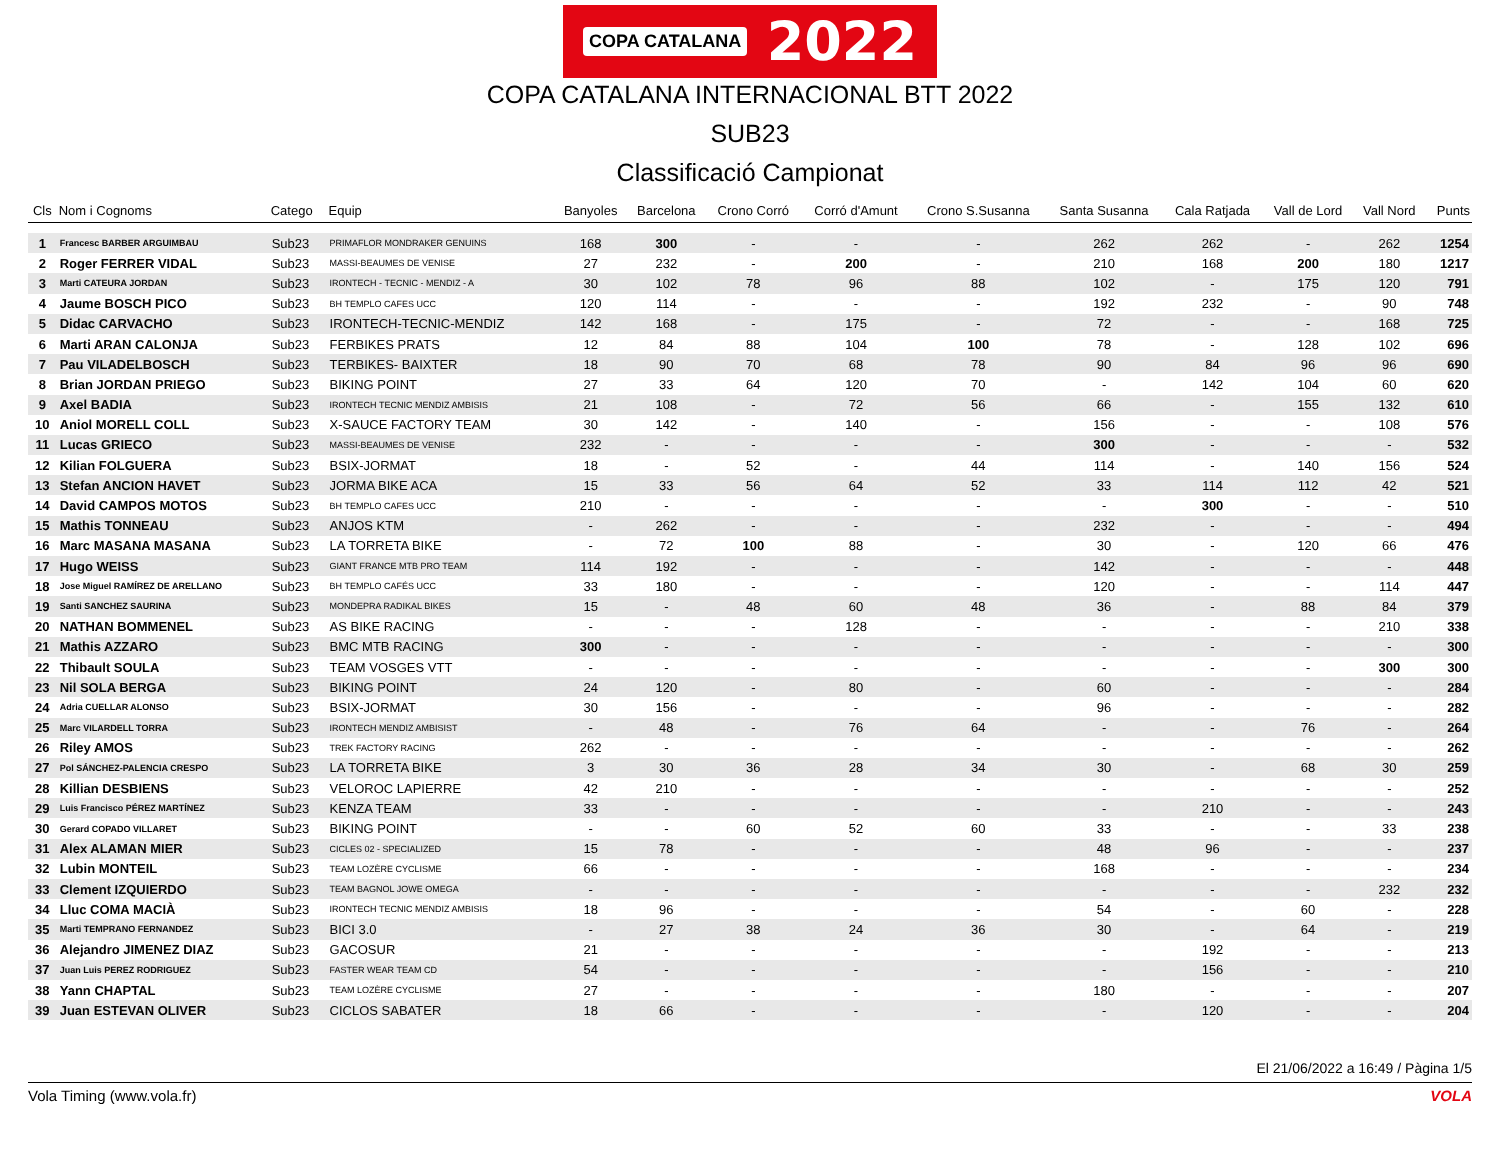COPA CATALANA 2022
COPA CATALANA INTERNACIONAL BTT 2022
SUB23
Classificació Campionat
| Cls | Nom i Cognoms | Catego | Equip | Banyoles | Barcelona | Crono Corró | Corró d'Amunt | Crono S.Susanna | Santa Susanna | Cala Ratjada | Vall de Lord | Vall Nord | Punts |
| --- | --- | --- | --- | --- | --- | --- | --- | --- | --- | --- | --- | --- | --- |
| 1 | Francesc BARBER ARGUIMBAU | Sub23 | PRIMAFLOR MONDRAKER GENUINS | 168 | 300 | - | - | - | 262 | 262 | - | 262 | 1254 |
| 2 | Roger FERRER VIDAL | Sub23 | MASSI-BEAUMES DE VENISE | 27 | 232 | - | 200 | - | 210 | 168 | 200 | 180 | 1217 |
| 3 | Marti CATEURA JORDAN | Sub23 | IRONTECH - TECNIC - MENDIZ - A | 30 | 102 | 78 | 96 | 88 | 102 | - | 175 | 120 | 791 |
| 4 | Jaume BOSCH PICO | Sub23 | BH TEMPLO CAFES UCC | 120 | 114 | - | - | - | 192 | 232 | - | 90 | 748 |
| 5 | Didac CARVACHO | Sub23 | IRONTECH-TECNIC-MENDIZ | 142 | 168 | - | 175 | - | 72 | - | - | 168 | 725 |
| 6 | Marti ARAN CALONJA | Sub23 | FERBIKES PRATS | 12 | 84 | 88 | 104 | 100 | 78 | - | 128 | 102 | 696 |
| 7 | Pau VILADELBOSCH | Sub23 | TERBIKES- BAIXTER | 18 | 90 | 70 | 68 | 78 | 90 | 84 | 96 | 96 | 690 |
| 8 | Brian JORDAN PRIEGO | Sub23 | BIKING POINT | 27 | 33 | 64 | 120 | 70 | - | 142 | 104 | 60 | 620 |
| 9 | Axel BADIA | Sub23 | IRONTECH TECNIC MENDIZ AMBISIS | 21 | 108 | - | 72 | 56 | 66 | - | 155 | 132 | 610 |
| 10 | Aniol MORELL COLL | Sub23 | X-SAUCE FACTORY TEAM | 30 | 142 | - | 140 | - | 156 | - | - | 108 | 576 |
| 11 | Lucas GRIECO | Sub23 | MASSI-BEAUMES DE VENISE | 232 | - | - | - | - | 300 | - | - | - | 532 |
| 12 | Kilian FOLGUERA | Sub23 | BSIX-JORMAT | 18 | - | 52 | - | 44 | 114 | - | 140 | 156 | 524 |
| 13 | Stefan ANCION HAVET | Sub23 | JORMA BIKE ACA | 15 | 33 | 56 | 64 | 52 | 33 | 114 | 112 | 42 | 521 |
| 14 | David CAMPOS MOTOS | Sub23 | BH TEMPLO CAFES UCC | 210 | - | - | - | - | - | 300 | - | - | 510 |
| 15 | Mathis TONNEAU | Sub23 | ANJOS KTM | - | 262 | - | - | - | 232 | - | - | - | 494 |
| 16 | Marc MASANA MASANA | Sub23 | LA TORRETA BIKE | - | 72 | 100 | 88 | - | 30 | - | 120 | 66 | 476 |
| 17 | Hugo WEISS | Sub23 | GIANT FRANCE MTB PRO TEAM | 114 | 192 | - | - | - | 142 | - | - | - | 448 |
| 18 | Jose Miguel RAMÍREZ DE ARELLANO | Sub23 | BH TEMPLO CAFÉS UCC | 33 | 180 | - | - | - | 120 | - | - | 114 | 447 |
| 19 | Santi SANCHEZ SAURINA | Sub23 | MONDEPRA RADIKAL BIKES | 15 | - | 48 | 60 | 48 | 36 | - | 88 | 84 | 379 |
| 20 | NATHAN BOMMENEL | Sub23 | AS BIKE RACING | - | - | - | 128 | - | - | - | - | 210 | 338 |
| 21 | Mathis AZZARO | Sub23 | BMC MTB RACING | 300 | - | - | - | - | - | - | - | - | 300 |
| 22 | Thibault SOULA | Sub23 | TEAM VOSGES VTT | - | - | - | - | - | - | - | - | 300 | 300 |
| 23 | Nil SOLA BERGA | Sub23 | BIKING POINT | 24 | 120 | - | 80 | - | 60 | - | - | - | 284 |
| 24 | Adria CUELLAR ALONSO | Sub23 | BSIX-JORMAT | 30 | 156 | - | - | - | 96 | - | - | - | 282 |
| 25 | Marc VILARDELL TORRA | Sub23 | IRONTECH MENDIZ AMBISIST | - | 48 | - | 76 | 64 | - | - | 76 | - | 264 |
| 26 | Riley AMOS | Sub23 | TREK FACTORY RACING | 262 | - | - | - | - | - | - | - | - | 262 |
| 27 | Pol SÁNCHEZ-PALENCIA CRESPO | Sub23 | LA TORRETA BIKE | 3 | 30 | 36 | 28 | 34 | 30 | - | 68 | 30 | 259 |
| 28 | Killian DESBIENS | Sub23 | VELOROC LAPIERRE | 42 | 210 | - | - | - | - | - | - | - | 252 |
| 29 | Luis Francisco PÉREZ MARTÍNEZ | Sub23 | KENZA TEAM | 33 | - | - | - | - | - | 210 | - | - | 243 |
| 30 | Gerard COPADO VILLARET | Sub23 | BIKING POINT | - | - | 60 | 52 | 60 | 33 | - | - | 33 | 238 |
| 31 | Alex ALAMAN MIER | Sub23 | CICLES 02 - SPECIALIZED | 15 | 78 | - | - | - | 48 | 96 | - | - | 237 |
| 32 | Lubin MONTEIL | Sub23 | TEAM LOZÈRE CYCLISME | 66 | - | - | - | - | 168 | - | - | - | 234 |
| 33 | Clement IZQUIERDO | Sub23 | TEAM BAGNOL JOWE OMEGA | - | - | - | - | - | - | - | - | 232 | 232 |
| 34 | Lluc COMA MACIÀ | Sub23 | IRONTECH TECNIC MENDIZ AMBISIS | 18 | 96 | - | - | - | 54 | - | 60 | - | 228 |
| 35 | Marti TEMPRANO FERNANDEZ | Sub23 | BICI 3.0 | - | 27 | 38 | 24 | 36 | 30 | - | 64 | - | 219 |
| 36 | Alejandro JIMENEZ DIAZ | Sub23 | GACOSUR | 21 | - | - | - | - | - | 192 | - | - | 213 |
| 37 | Juan Luis PEREZ RODRIGUEZ | Sub23 | FASTER WEAR TEAM CD | 54 | - | - | - | - | - | 156 | - | - | 210 |
| 38 | Yann CHAPTAL | Sub23 | TEAM LOZÈRE CYCLISME | 27 | - | - | - | - | 180 | - | - | - | 207 |
| 39 | Juan ESTEVAN OLIVER | Sub23 | CICLOS SABATER | 18 | 66 | - | - | - | - | 120 | - | - | 204 |
El 21/06/2022 a 16:49 / Pàgina 1/5
Vola Timing (www.vola.fr) VOLA